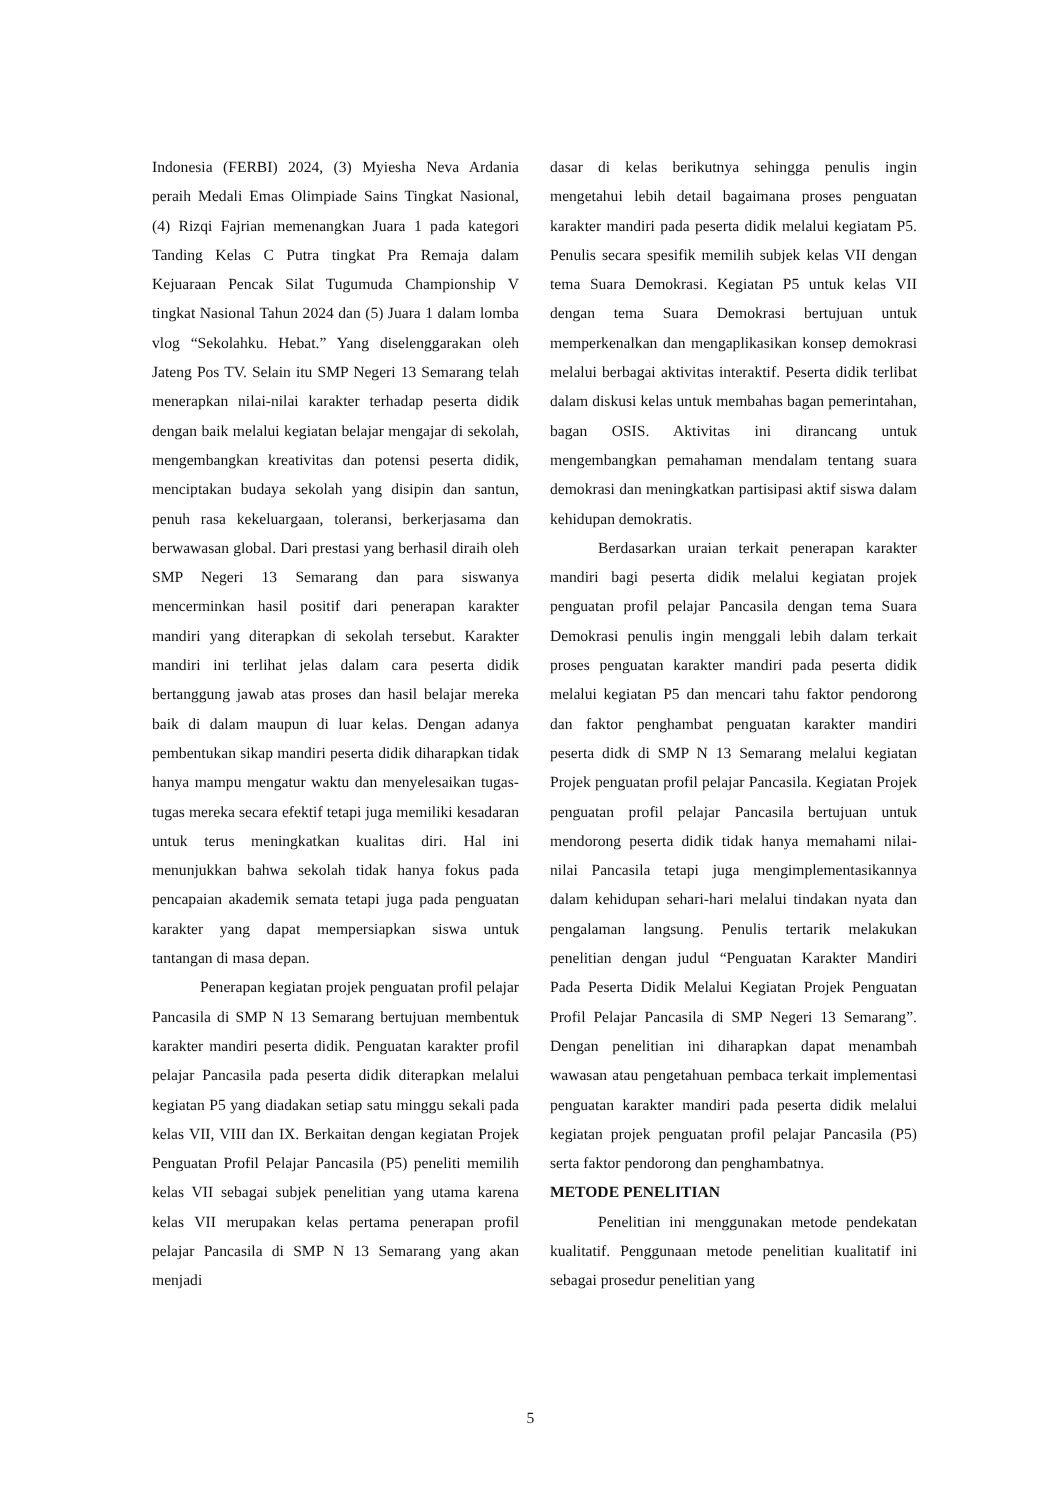Indonesia (FERBI) 2024, (3) Myiesha Neva Ardania peraih Medali Emas Olimpiade Sains Tingkat Nasional, (4) Rizqi Fajrian memenangkan Juara 1 pada kategori Tanding Kelas C Putra tingkat Pra Remaja dalam Kejuaraan Pencak Silat Tugumuda Championship V tingkat Nasional Tahun 2024 dan (5) Juara 1 dalam lomba vlog “Sekolahku. Hebat.” Yang diselenggarakan oleh Jateng Pos TV. Selain itu SMP Negeri 13 Semarang telah menerapkan nilai-nilai karakter terhadap peserta didik dengan baik melalui kegiatan belajar mengajar di sekolah, mengembangkan kreativitas dan potensi peserta didik, menciptakan budaya sekolah yang disipin dan santun, penuh rasa kekeluargaan, toleransi, berkerjasama dan berwawasan global. Dari prestasi yang berhasil diraih oleh SMP Negeri 13 Semarang dan para siswanya mencerminkan hasil positif dari penerapan karakter mandiri yang diterapkan di sekolah tersebut. Karakter mandiri ini terlihat jelas dalam cara peserta didik bertanggung jawab atas proses dan hasil belajar mereka baik di dalam maupun di luar kelas. Dengan adanya pembentukan sikap mandiri peserta didik diharapkan tidak hanya mampu mengatur waktu dan menyelesaikan tugas-tugas mereka secara efektif tetapi juga memiliki kesadaran untuk terus meningkatkan kualitas diri. Hal ini menunjukkan bahwa sekolah tidak hanya fokus pada pencapaian akademik semata tetapi juga pada penguatan karakter yang dapat mempersiapkan siswa untuk tantangan di masa depan.
Penerapan kegiatan projek penguatan profil pelajar Pancasila di SMP N 13 Semarang bertujuan membentuk karakter mandiri peserta didik. Penguatan karakter profil pelajar Pancasila pada peserta didik diterapkan melalui kegiatan P5 yang diadakan setiap satu minggu sekali pada kelas VII, VIII dan IX. Berkaitan dengan kegiatan Projek Penguatan Profil Pelajar Pancasila (P5) peneliti memilih kelas VII sebagai subjek penelitian yang utama karena kelas VII merupakan kelas pertama penerapan profil pelajar Pancasila di SMP N 13 Semarang yang akan menjadi
dasar di kelas berikutnya sehingga penulis ingin mengetahui lebih detail bagaimana proses penguatan karakter mandiri pada peserta didik melalui kegiatam P5. Penulis secara spesifik memilih subjek kelas VII dengan tema Suara Demokrasi. Kegiatan P5 untuk kelas VII dengan tema Suara Demokrasi bertujuan untuk memperkenalkan dan mengaplikasikan konsep demokrasi melalui berbagai aktivitas interaktif. Peserta didik terlibat dalam diskusi kelas untuk membahas bagan pemerintahan, bagan OSIS. Aktivitas ini dirancang untuk mengembangkan pemahaman mendalam tentang suara demokrasi dan meningkatkan partisipasi aktif siswa dalam kehidupan demokratis.
Berdasarkan uraian terkait penerapan karakter mandiri bagi peserta didik melalui kegiatan projek penguatan profil pelajar Pancasila dengan tema Suara Demokrasi penulis ingin menggali lebih dalam terkait proses penguatan karakter mandiri pada peserta didik melalui kegiatan P5 dan mencari tahu faktor pendorong dan faktor penghambat penguatan karakter mandiri peserta didk di SMP N 13 Semarang melalui kegiatan Projek penguatan profil pelajar Pancasila. Kegiatan Projek penguatan profil pelajar Pancasila bertujuan untuk mendorong peserta didik tidak hanya memahami nilai-nilai Pancasila tetapi juga mengimplementasikannya dalam kehidupan sehari-hari melalui tindakan nyata dan pengalaman langsung. Penulis tertarik melakukan penelitian dengan judul “Penguatan Karakter Mandiri Pada Peserta Didik Melalui Kegiatan Projek Penguatan Profil Pelajar Pancasila di SMP Negeri 13 Semarang”. Dengan penelitian ini diharapkan dapat menambah wawasan atau pengetahuan pembaca terkait implementasi penguatan karakter mandiri pada peserta didik melalui kegiatan projek penguatan profil pelajar Pancasila (P5) serta faktor pendorong dan penghambatnya.
METODE PENELITIAN
Penelitian ini menggunakan metode pendekatan kualitatif. Penggunaan metode penelitian kualitatif ini sebagai prosedur penelitian yang
5